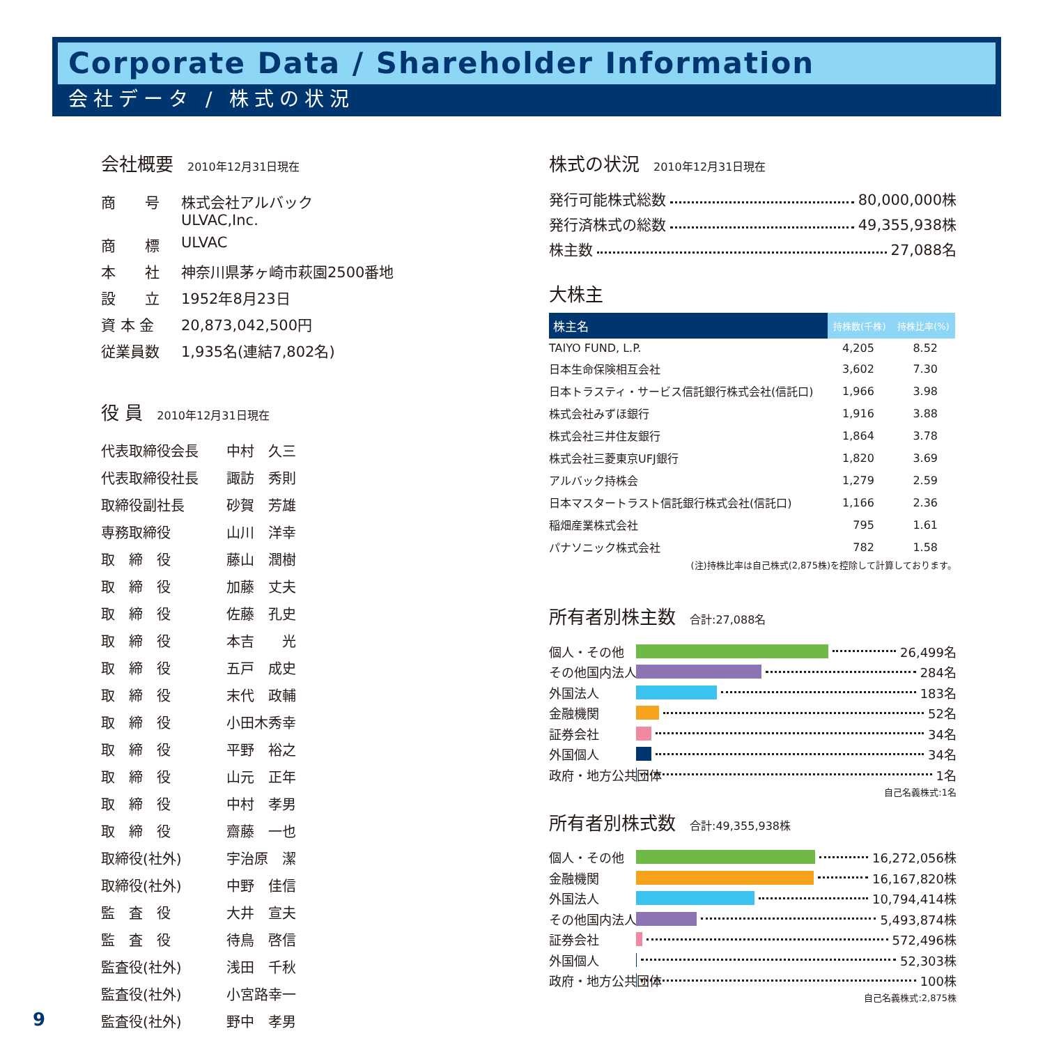Corporate Data / Shareholder Information
会社データ / 株式の状況
会社概要 2010年12月31日現在
| 商 号 | 株式会社アルバック ULVAC,Inc. |
| 商 標 | ULVAC |
| 本 社 | 神奈川県茅ヶ崎市萩園2500番地 |
| 設 立 | 1952年8月23日 |
| 資 本 金 | 20,873,042,500円 |
| 従業員数 | 1,935名(連結7,802名) |
役 員 2010年12月31日現在
| 代表取締役会長 | 中村 久三 |
| 代表取締役社長 | 諏訪 秀則 |
| 取締役副社長 | 砂賀 芳雄 |
| 専務取締役 | 山川 洋幸 |
| 取 締 役 | 藤山 潤樹 |
| 取 締 役 | 加藤 丈夫 |
| 取 締 役 | 佐藤 孔史 |
| 取 締 役 | 本吉 光 |
| 取 締 役 | 五戸 成史 |
| 取 締 役 | 末代 政輔 |
| 取 締 役 | 小田木秀幸 |
| 取 締 役 | 平野 裕之 |
| 取 締 役 | 山元 正年 |
| 取 締 役 | 中村 孝男 |
| 取 締 役 | 齋藤 一也 |
| 取締役(社外) | 宇治原 潔 |
| 取締役(社外) | 中野 佳信 |
| 監 査 役 | 大井 宣夫 |
| 監 査 役 | 待鳥 啓信 |
| 監査役(社外) | 浅田 千秋 |
| 監査役(社外) | 小宮路幸一 |
| 監査役(社外) | 野中 孝男 |
株式の状況 2010年12月31日現在
発行可能株式総数 80,000,000株
発行済株式の総数 49,355,938株
株主数 27,088名
大株主
| 株主名 | 持株数(千株) | 持株比率(%) |
| --- | --- | --- |
| TAIYO FUND, L.P. | 4,205 | 8.52 |
| 日本生命保険相互会社 | 3,602 | 7.30 |
| 日本トラスティ・サービス信託銀行株式会社(信託口) | 1,966 | 3.98 |
| 株式会社みずほ銀行 | 1,916 | 3.88 |
| 株式会社三井住友銀行 | 1,864 | 3.78 |
| 株式会社三菱東京UFJ銀行 | 1,820 | 3.69 |
| アルバック持株会 | 1,279 | 2.59 |
| 日本マスタートラスト信託銀行株式会社(信託口) | 1,166 | 2.36 |
| 稲畑産業株式会社 | 795 | 1.61 |
| パナソニック株式会社 | 782 | 1.58 |
(注)持株比率は自己株式(2,875株)を控除して計算しております。
所有者別株主数 合計:27,088名
個人・その他 26,499名
その他国内法人 284名
外国法人 183名
金融機関 52名
証券会社 34名
外国個人 34名
政府・地方公共団体 1名
自己名義株式:1名
所有者別株式数 合計:49,355,938株
個人・その他 16,272,056株
金融機関 16,167,820株
外国法人 10,794,414株
その他国内法人 5,493,874株
証券会社 572,496株
外国個人 52,303株
政府・地方公共団体 100株
自己名義株式:2,875株
9